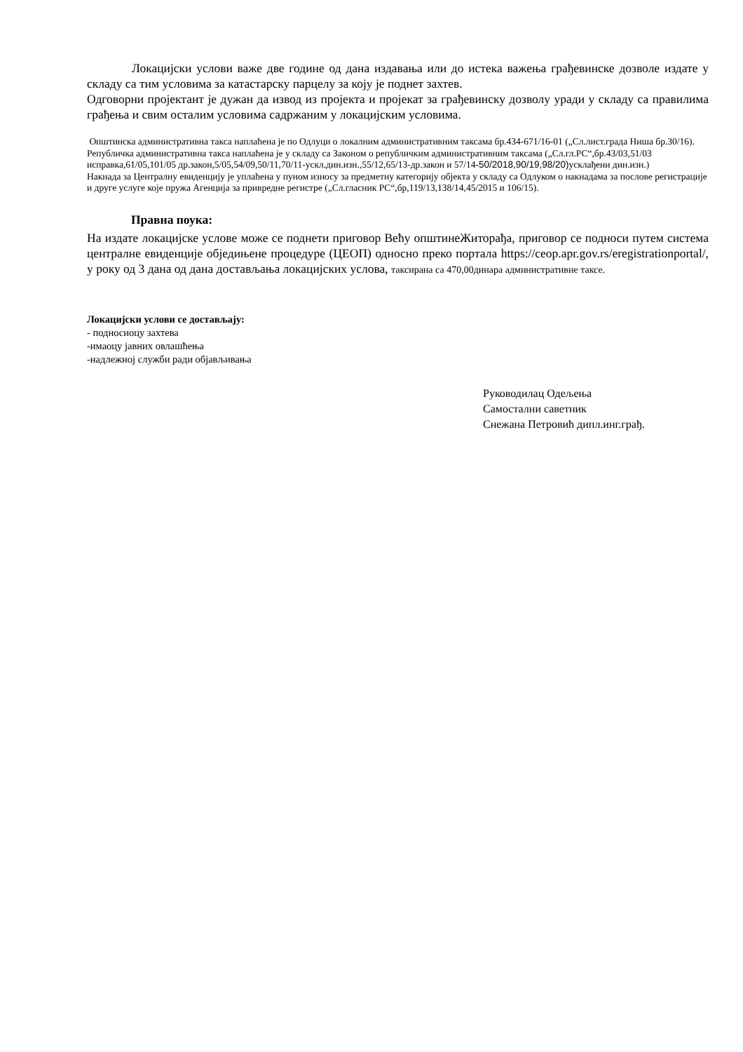Локацијски услови важе две године од дана издавања или до истека важења грађевинске дозволе издате у складу са тим условима за катастарску парцелу за коју је поднет захтев.
Одговорни пројектант је дужан да извод из пројекта и пројекат за грађевинску дозволу уради у складу са правилима грађења и свим осталим условима садржаним у локацијским условима.
Општинска административна такса наплаћена је по Одлуци о локалним административним таксама бр.434-671/16-01 („Сл.лист.града Ниша бр.30/16).
Републичка административна такса наплаћена је у складу са Законом о републичким административним таксама („Сл.гл.РС“,бр.43/03,51/03 исправка,61/05,101/05 др.закон,5/05,54/09,50/11,70/11-ускл.дин.изн.,55/12,65/13-др.закон и 57/14-50/2018,90/19,98/20) усклађени дин.изн.)
Накнада за Централну евиденцију је уплаћена у пуном износу за предметну категорију објекта у складу са Одлуком о накнадама за послове регистрације и друге услуге које пружа Агенција за привредне регистре („Сл.гласник РС“,бр,119/13,138/14,45/2015 и 106/15).
Правна поука:
На издате локацијске услове може се поднети приговор Већу општинеЖиторађа, приговор се подноси путем система централне евиденције обједињене процедуре (ЦЕОП) односно преко портала https://ceop.apr.gov.rs/eregistrationportal/, у року од 3 дана од дана достављања локацијских услова, таксирана са 470,00динара административне таксе.
Локацијски услови се достављају:
- подносиоцу захтева
-имаоцу јавних овлашћења
-надлежној служби ради објављивања
Руководилац Одељења
Самостални саветник
Снежана Петровић дипл.инг.грађ.